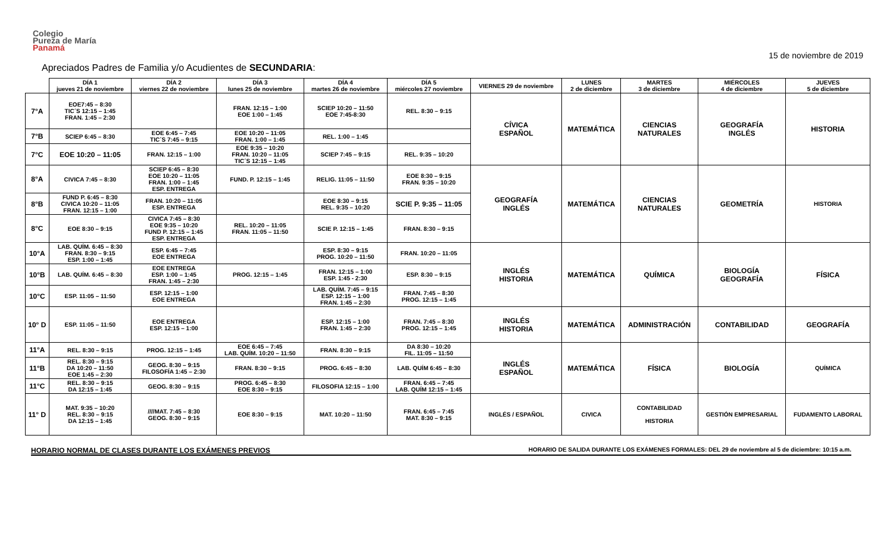Colegio
Pureza de María
Panamá
15 de noviembre de 2019
Apreciados Padres de Familia y/o Acudientes de SECUNDARIA:
| | DÍA 1 jueves 21 de noviembre | DÍA 2 viernes 22 de noviembre | DÍA 3 lunes 25 de noviembre | DÍA 4 martes 26 de noviembre | DÍA 5 miércoles 27 noviembre | VIERNES 29 de noviembre | LUNES 2 de diciembre | MARTES 3 de diciembre | MIÉRCOLES 4 de diciembre | JUEVES 5 de diciembre |
| --- | --- | --- | --- | --- | --- | --- | --- | --- | --- | --- |
| 7°A | EOE7:45 – 8:30 TIC´S 12:15 – 1:45 FRAN. 1:45 – 2:30 | | FRAN. 12:15 – 1:00 EOE 1:00 – 1:45 | SCIEP 10:20 – 11:50 EOE 7:45-8:30 | REL. 8:30 – 9:15 | CÍVICA ESPAÑOL | MATEMÁTICA | CIENCIAS NATURALES | GEOGRAFÍA INGLÉS | HISTORIA |
| 7°B | SCIEP 6:45 – 8:30 | EOE 6:45 – 7:45 TIC´S 7:45 – 9:15 | EOE 10:20 – 11:05 FRAN. 1:00 – 1:45 | REL. 1:00 – 1:45 | | | | | | |
| 7°C | EOE 10:20 – 11:05 | FRAN. 12:15 – 1:00 | EOE 9:35 – 10:20 FRAN. 10:20 – 11:05 TIC´S 12:15 – 1:45 | SCIEP 7:45 – 9:15 | REL. 9:35 – 10:20 | | | | | |
| 8°A | CIVICA 7:45 – 8:30 | SCIEP 6:45 – 8:30 EOE 10:20 – 11:05 FRAN. 1:00 – 1:45 ESP. ENTREGA | FUND. P. 12:15 – 1:45 | RELIG. 11:05 – 11:50 | EOE 8:30 – 9:15 FRAN. 9:35 – 10:20 | GEOGRAFÍA INGLÉS | MATEMÁTICA | CIENCIAS NATURALES | GEOMETRÍA | HISTORIA |
| 8°B | FUND P. 6:45 – 8:30 CIVICA 10:20 – 11:05 FRAN. 12:15 – 1:00 | FRAN. 10:20 – 11:05 ESP. ENTREGA | | EOE 8:30 – 9:15 REL. 9:35 – 10:20 | SCIE P. 9:35 – 11:05 | | | | | |
| 8°C | EOE 8:30 – 9:15 | CIVICA 7:45 – 8:30 EOE 9:35 – 10:20 FUND P. 12:15 – 1:45 ESP. ENTREGA | REL. 10:20 – 11:05 FRAN. 11:05 – 11:50 | SCIE P. 12:15 – 1:45 | FRAN. 8:30 – 9:15 | | | | | |
| 10°A | LAB. QUÍM. 6:45 – 8:30 FRAN. 8:30 – 9:15 ESP. 1:00 – 1:45 | ESP. 6:45 – 7:45 EOE ENTREGA | | ESP. 8:30 – 9:15 PROG. 10:20 – 11:50 | FRAN. 10:20 – 11:05 | INGLÉS HISTORIA | MATEMÁTICA | QUÍMICA | BIOLOGÍA GEOGRAFÍA | FÍSICA |
| 10°B | LAB. QUÍM. 6:45 – 8:30 | EOE ENTREGA ESP. 1:00 – 1:45 FRAN. 1:45 – 2:30 | PROG. 12:15 – 1:45 | FRAN. 12:15 – 1:00 ESP. 1:45 - 2:30 | ESP. 8:30 – 9:15 | | | | | |
| 10°C | ESP. 11:05 – 11:50 | ESP. 12:15 – 1:00 EOE ENTREGA | | LAB. QUÍM. 7:45 – 9:15 ESP. 12:15 – 1:00 FRAN. 1:45 – 2:30 | FRAN. 7:45 – 8:30 PROG. 12:15 – 1:45 | | | | | |
| 10° D | ESP. 11:05 – 11:50 | EOE ENTREGA ESP. 12:15 – 1:00 | | ESP. 12:15 – 1:00 FRAN. 1:45 – 2:30 | FRAN. 7:45 – 8:30 PROG. 12:15 – 1:45 | INGLÉS HISTORIA | MATEMÁTICA | ADMINISTRACIÓN | CONTABILIDAD | GEOGRAFÍA |
| 11°A | REL. 8:30 – 9:15 | PROG. 12:15 – 1:45 | EOE 6:45 – 7:45 LAB. QUÍM. 10:20 – 11:50 | FRAN. 8:30 – 9:15 | DA 8:30 – 10:20 FIL. 11:05 – 11:50 | INGLÉS ESPAÑOL | MATEMÁTICA | FÍSICA | BIOLOGÍA | QUÍMICA |
| 11°B | REL. 8:30 – 9:15 DA 10:20 – 11:50 EOE 1:45 – 2:30 | GEOG. 8:30 – 9:15 FILOSOFÍA 1:45 – 2:30 | FRAN. 8:30 – 9:15 | PROG. 6:45 – 8:30 | LAB. QUÍM 6:45 – 8:30 | | | | | |
| 11°C | REL. 8:30 – 9:15 DA 12:15 – 1:45 | GEOG. 8:30 – 9:15 | PROG. 6:45 – 8:30 EOE 8:30 – 9:15 | FILOSOFIA 12:15 – 1:00 | FRAN. 6:45 – 7:45 LAB. QUÍM 12:15 – 1:45 | | | | | |
| 11° D | MAT. 9:35 – 10:20 REL. 8:30 – 9:15 DA 12:15 – 1:45 | ////MAT. 7:45 – 8:30 GEOG. 8:30 – 9:15 | EOE 8:30 – 9:15 | MAT. 10:20 – 11:50 | FRAN. 6:45 – 7:45 MAT. 8:30 – 9:15 | INGLÉS / ESPAÑOL | CIVICA | CONTABILIDAD HISTORIA | GESTIÓN EMPRESARIAL | FUDAMENTO LABORAL |
HORARIO NORMAL DE CLASES DURANTE LOS EXÁMENES PREVIOS HORARIO DE SALIDA DURANTE LOS EXÁMENES FORMALES: DEL 29 de noviembre al 5 de diciembre: 10:15 a.m.